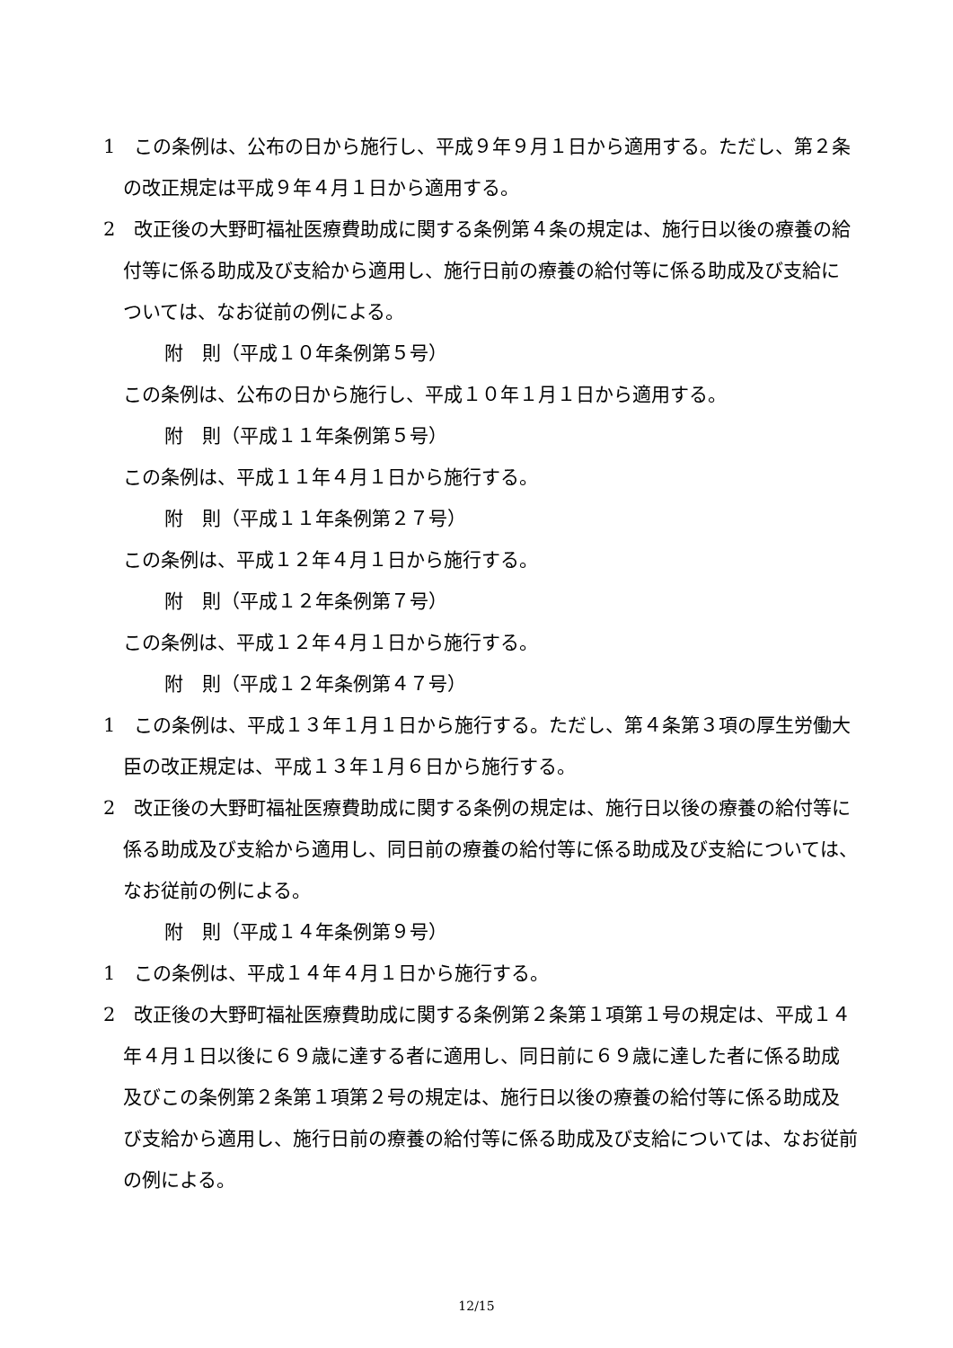1　この条例は、公布の日から施行し、平成９年９月１日から適用する。ただし、第２条の改正規定は平成９年４月１日から適用する。
2　改正後の大野町福祉医療費助成に関する条例第４条の規定は、施行日以後の療養の給付等に係る助成及び支給から適用し、施行日前の療養の給付等に係る助成及び支給については、なお従前の例による。
附　則（平成１０年条例第５号）
この条例は、公布の日から施行し、平成１０年１月１日から適用する。
附　則（平成１１年条例第５号）
この条例は、平成１１年４月１日から施行する。
附　則（平成１１年条例第２７号）
この条例は、平成１２年４月１日から施行する。
附　則（平成１２年条例第７号）
この条例は、平成１２年４月１日から施行する。
附　則（平成１２年条例第４７号）
1　この条例は、平成１３年１月１日から施行する。ただし、第４条第３項の厚生労働大臣の改正規定は、平成１３年１月６日から施行する。
2　改正後の大野町福祉医療費助成に関する条例の規定は、施行日以後の療養の給付等に係る助成及び支給から適用し、同日前の療養の給付等に係る助成及び支給については、なお従前の例による。
附　則（平成１４年条例第９号）
1　この条例は、平成１４年４月１日から施行する。
2　改正後の大野町福祉医療費助成に関する条例第２条第１項第１号の規定は、平成１４年４月１日以後に６９歳に達する者に適用し、同日前に６９歳に達した者に係る助成及びこの条例第２条第１項第２号の規定は、施行日以後の療養の給付等に係る助成及び支給から適用し、施行日前の療養の給付等に係る助成及び支給については、なお従前の例による。
12/15